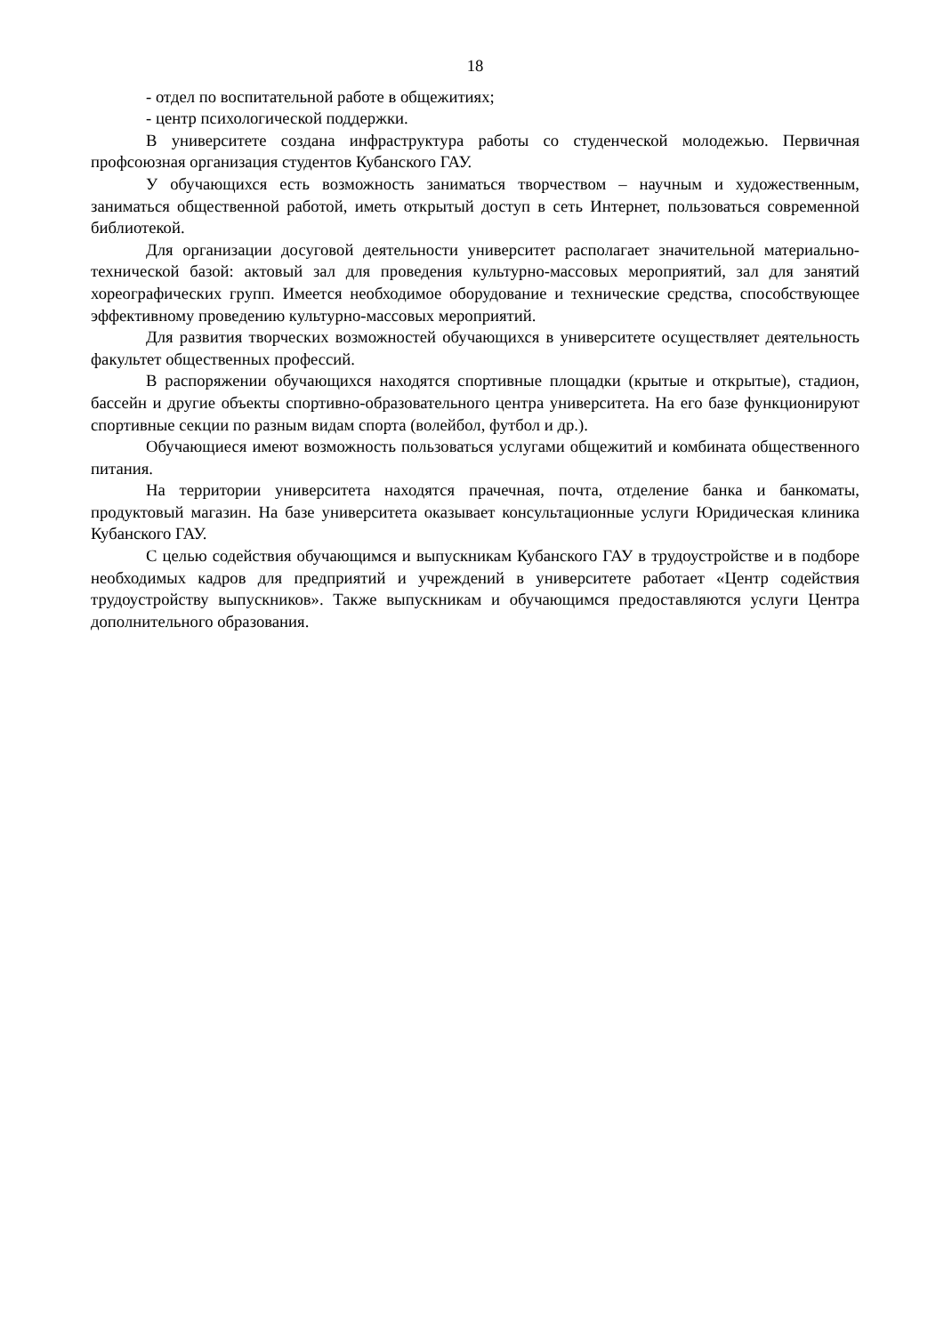18
- отдел по воспитательной работе в общежитиях;
- центр психологической поддержки.
В университете создана инфраструктура работы со студенческой молодежью. Первичная профсоюзная организация студентов Кубанского ГАУ.
У обучающихся есть возможность заниматься творчеством – научным и художественным, заниматься общественной работой, иметь открытый доступ в сеть Интернет, пользоваться современной библиотекой.
Для организации досуговой деятельности университет располагает значительной материально-технической базой: актовый зал для проведения культурно-массовых мероприятий, зал для занятий хореографических групп. Имеется необходимое оборудование и технические средства, способствующее эффективному проведению культурно-массовых мероприятий.
Для развития творческих возможностей обучающихся в университете осуществляет деятельность факультет общественных профессий.
В распоряжении обучающихся находятся спортивные площадки (крытые и открытые), стадион, бассейн и другие объекты спортивно-образовательного центра университета. На его базе функционируют спортивные секции по разным видам спорта (волейбол, футбол и др.).
Обучающиеся имеют возможность пользоваться услугами общежитий и комбината общественного питания.
На территории университета находятся прачечная, почта, отделение банка и банкоматы, продуктовый магазин. На базе университета оказывает консультационные услуги Юридическая клиника Кубанского ГАУ.
С целью содействия обучающимся и выпускникам Кубанского ГАУ в трудоустройстве и в подборе необходимых кадров для предприятий и учреждений в университете работает «Центр содействия трудоустройству выпускников». Также выпускникам и обучающимся предоставляются услуги Центра дополнительного образования.